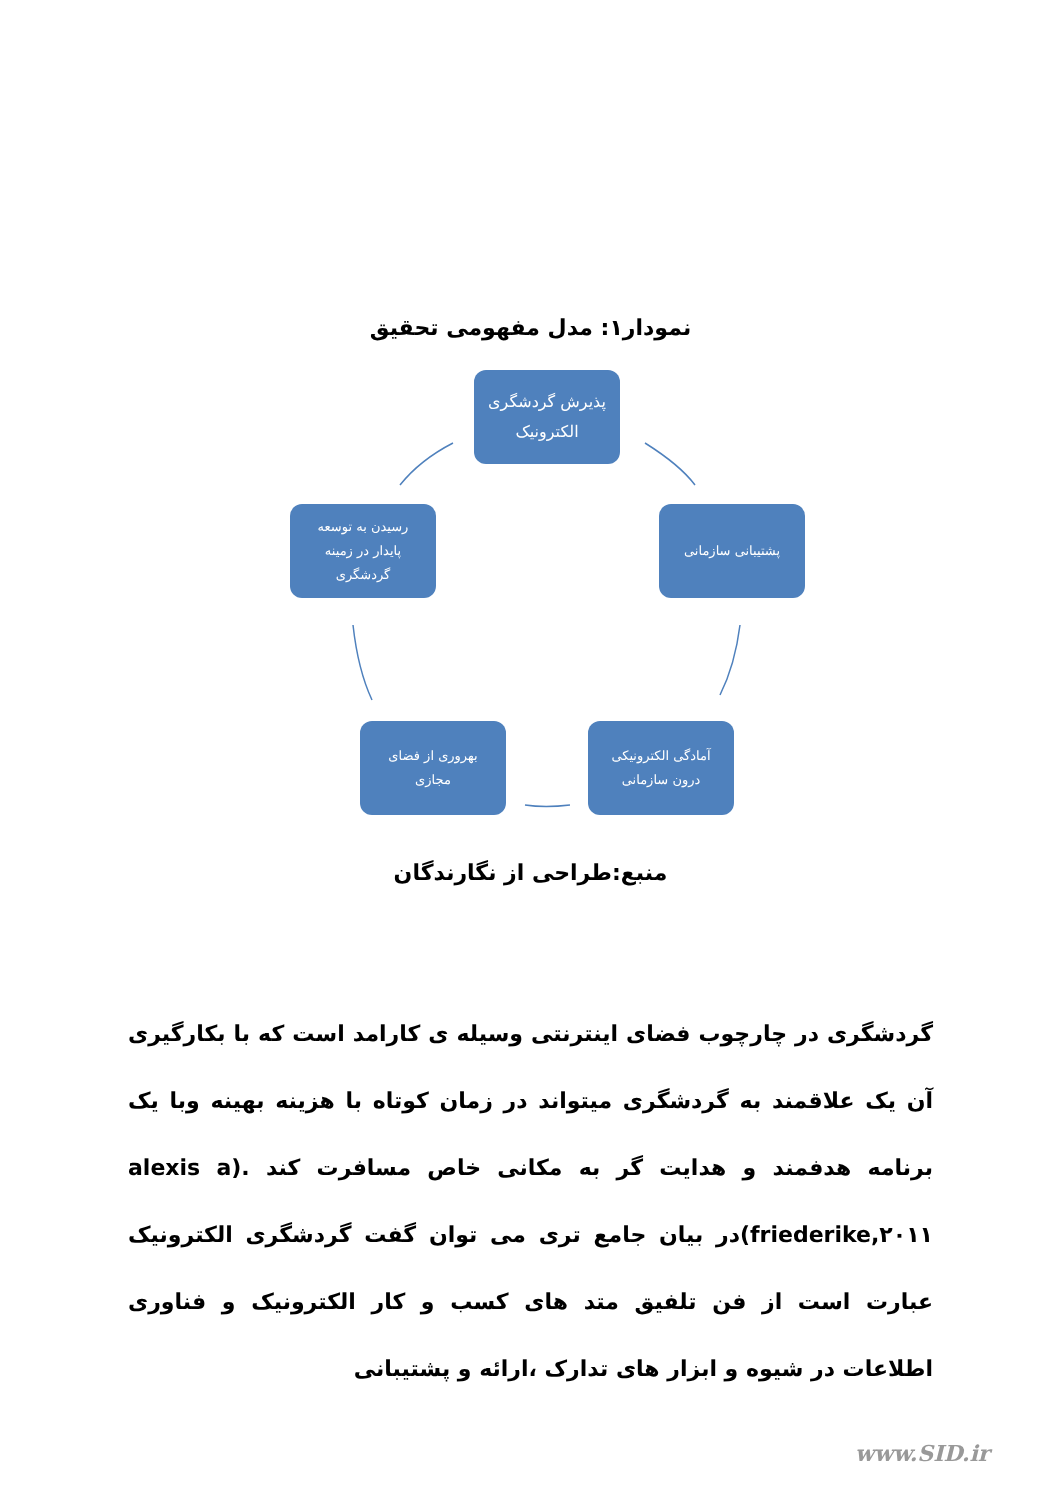نمودار۱: مدل مفهومی تحقیق
پذیرش گردشگری
الکترونیک
پشتیبانی سازمانی
آمادگی الکترونیکی
درون سازمانی
بهروری از فضای
مجازی
رسیدن به توسعه
پایدار در زمینه
گردشگری
منبع:طراحی از نگارندگان
گردشگری در چارچوب فضای اینترنتی وسیله ی کارامد است که با بکارگیری آن یک علاقمند به گردشگری میتواند در زمان کوتاه با هزینه بهینه وبا یک برنامه هدفمند و هدایت گر به مکانی خاص مسافرت کند .(alexis a friederike,۲۰۱۱)در بیان جامع تری می توان گفت گردشگری الکترونیک عبارت است از فن تلفیق متد های کسب و کار الکترونیک و فناوری اطلاعات در شیوه و ابزار های تدارک ،ارائه و پشتیبانی
www.SID.ir